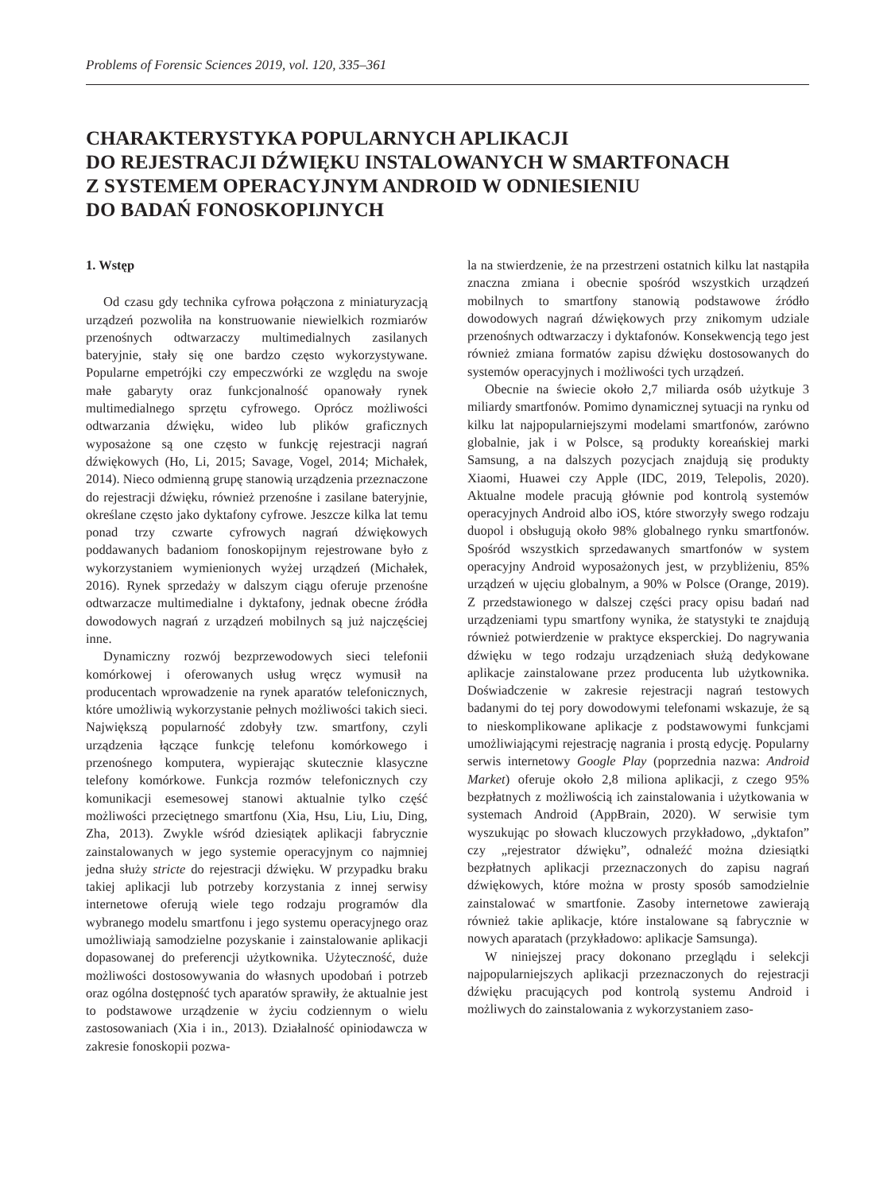Problems of Forensic Sciences 2019, vol. 120, 335–361
CHARAKTERYSTYKA POPULARNYCH APLIKACJI
DO REJESTRACJI DŹWIĘKU INSTALOWANYCH W SMARTFONACH
Z SYSTEMEM OPERACYJNYM ANDROID W ODNIESIENIU
DO BADAŃ FONOSKOPIJNYCH
1. Wstęp
Od czasu gdy technika cyfrowa połączona z miniaturyzacją urządzeń pozwoliła na konstruowanie niewielkich rozmiarów przenośnych odtwarzaczy multimedialnych zasilanych bateryjnie, stały się one bardzo często wykorzystywane. Popularne empetrójki czy empeczwórki ze względu na swoje małe gabaryty oraz funkcjonalność opanowały rynek multimedialnego sprzętu cyfrowego. Oprócz możliwości odtwarzania dźwięku, wideo lub plików graficznych wyposażone są one często w funkcję rejestracji nagrań dźwiękowych (Ho, Li, 2015; Savage, Vogel, 2014; Michałek, 2014). Nieco odmienną grupę stanowią urządzenia przeznaczone do rejestracji dźwięku, również przenośne i zasilane bateryjnie, określane często jako dyktafony cyfrowe. Jeszcze kilka lat temu ponad trzy czwarte cyfrowych nagrań dźwiękowych poddawanych badaniom fonoskopijnym rejestrowane było z wykorzystaniem wymienionych wyżej urządzeń (Michałek, 2016). Rynek sprzedaży w dalszym ciągu oferuje przenośne odtwarzacze multimedialne i dyktafony, jednak obecne źródła dowodowych nagrań z urządzeń mobilnych są już najczęściej inne.
Dynamiczny rozwój bezprzewodowych sieci telefonii komórkowej i oferowanych usług wręcz wymusił na producentach wprowadzenie na rynek aparatów telefonicznych, które umożliwią wykorzystanie pełnych możliwości takich sieci. Największą popularność zdobyły tzw. smartfony, czyli urządzenia łączące funkcję telefonu komórkowego i przenośnego komputera, wypierając skutecznie klasyczne telefony komórkowe. Funkcja rozmów telefonicznych czy komunikacji esemesowej stanowi aktualnie tylko część możliwości przeciętnego smartfonu (Xia, Hsu, Liu, Liu, Ding, Zha, 2013). Zwykle wśród dziesiątek aplikacji fabrycznie zainstalowanych w jego systemie operacyjnym co najmniej jedna służy stricte do rejestracji dźwięku. W przypadku braku takiej aplikacji lub potrzeby korzystania z innej serwisy internetowe oferują wiele tego rodzaju programów dla wybranego modelu smartfonu i jego systemu operacyjnego oraz umożliwiają samodzielne pozyskanie i zainstalowanie aplikacji dopasowanej do preferencji użytkownika. Użyteczność, duże możliwości dostosowywania do własnych upodobań i potrzeb oraz ogólna dostępność tych aparatów sprawiły, że aktualnie jest to podstawowe urządzenie w życiu codziennym o wielu zastosowaniach (Xia i in., 2013). Działalność opiniodawcza w zakresie fonoskopii pozwa-
la na stwierdzenie, że na przestrzeni ostatnich kilku lat nastąpiła znaczna zmiana i obecnie spośród wszystkich urządzeń mobilnych to smartfony stanowią podstawowe źródło dowodowych nagrań dźwiękowych przy znikomym udziale przenośnych odtwarzaczy i dyktafonów. Konsekwencją tego jest również zmiana formatów zapisu dźwięku dostosowanych do systemów operacyjnych i możliwości tych urządzeń.
Obecnie na świecie około 2,7 miliarda osób użytkuje 3 miliardy smartfonów. Pomimo dynamicznej sytuacji na rynku od kilku lat najpopularniejszymi modelami smartfonów, zarówno globalnie, jak i w Polsce, są produkty koreańskiej marki Samsung, a na dalszych pozycjach znajdują się produkty Xiaomi, Huawei czy Apple (IDC, 2019, Telepolis, 2020). Aktualne modele pracują głównie pod kontrolą systemów operacyjnych Android albo iOS, które stworzyły swego rodzaju duopol i obsługują około 98% globalnego rynku smartfonów. Spośród wszystkich sprzedawanych smartfonów w system operacyjny Android wyposażonych jest, w przybliżeniu, 85% urządzeń w ujęciu globalnym, a 90% w Polsce (Orange, 2019). Z przedstawionego w dalszej części pracy opisu badań nad urządzeniami typu smartfony wynika, że statystyki te znajdują również potwierdzenie w praktyce eksperckiej. Do nagrywania dźwięku w tego rodzaju urządzeniach służą dedykowane aplikacje zainstalowane przez producenta lub użytkownika. Doświadczenie w zakresie rejestracji nagrań testowych badanymi do tej pory dowodowymi telefonami wskazuje, że są to nieskomplikowane aplikacje z podstawowymi funkcjami umożliwiającymi rejestrację nagrania i prostą edycję. Popularny serwis internetowy Google Play (poprzednia nazwa: Android Market) oferuje około 2,8 miliona aplikacji, z czego 95% bezpłatnych z możliwością ich zainstalowania i użytkowania w systemach Android (AppBrain, 2020). W serwisie tym wyszukując po słowach kluczowych przykładowo, „dyktafon” czy „rejestrator dźwięku”, odnaleźć można dziesiątki bezpłatnych aplikacji przeznaczonych do zapisu nagrań dźwiękowych, które można w prosty sposób samodzielnie zainstalować w smartfonie. Zasoby internetowe zawierają również takie aplikacje, które instalowane są fabrycznie w nowych aparatach (przykładowo: aplikacje Samsunga).
W niniejszej pracy dokonano przeglądu i selekcji najpopularniejszych aplikacji przeznaczonych do rejestracji dźwięku pracujących pod kontrolą systemu Android i możliwych do zainstalowania z wykorzystaniem zaso-